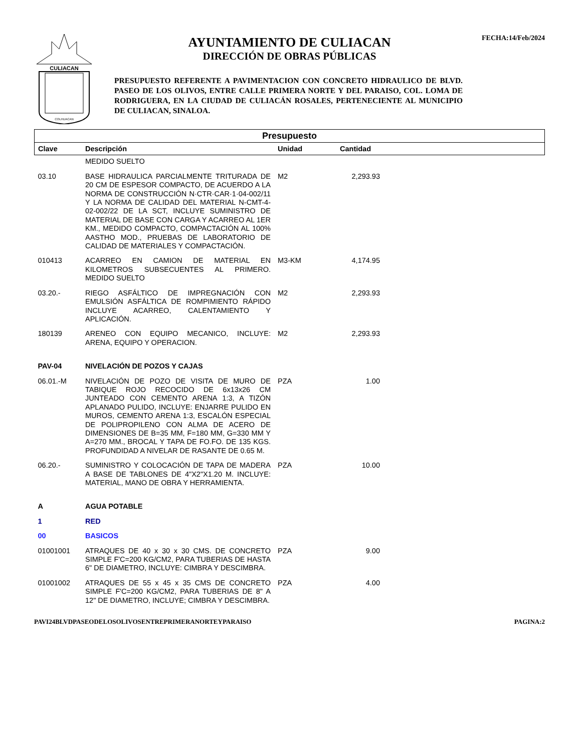CULIACAN
COLHUACAN
AYUNTAMIENTO DE CULIACAN
DIRECCIÓN DE OBRAS PÚBLICAS
PRESUPUESTO REFERENTE A PAVIMENTACION CON CONCRETO HIDRAULICO DE BLVD. PASEO DE LOS OLIVOS, ENTRE CALLE PRIMERA NORTE Y DEL PARAISO, COL. LOMA DE RODRIGUERA, EN LA CIUDAD DE CULIACÁN ROSALES, PERTENECIENTE AL MUNICIPIO DE CULIACAN, SINALOA.
FECHA:14/Feb/2024
| Presupuesto | | | | |
| Clave | Descripción | Unidad | Cantidad | |
| | MEDIDO SUELTO | | | |
| 03.10 | BASE HIDRAULICA PARCIALMENTE TRITURADA DE 20 CM DE ESPESOR COMPACTO, DE ACUERDO A LA NORMA DE CONSTRUCCIÓN N·CTR·CAR·1·04-002/11 Y LA NORMA DE CALIDAD DEL MATERIAL N-CMT-4-02-002/22 DE LA SCT, INCLUYE SUMINISTRO DE MATERIAL DE BASE CON CARGA Y ACARREO AL 1ER KM., MEDIDO COMPACTO, COMPACTACIÓN AL 100% AASTHO MOD., PRUEBAS DE LABORATORIO DE CALIDAD DE MATERIALES Y COMPACTACIÓN. | M2 | 2,293.93 | |
| 010413 | ACARREO EN CAMION DE MATERIAL EN KILOMETROS SUBSECUENTES AL PRIMERO. MEDIDO SUELTO | M3-KM | 4,174.95 | |
| 03.20.- | RIEGO ASFÁLTICO DE IMPREGNACIÓN CON EMULSIÓN ASFÁLTICA DE ROMPIMIENTO RÁPIDO INCLUYE ACARREO, CALENTAMIENTO Y APLICACIÓN. | M2 | 2,293.93 | |
| 180139 | ARENEO CON EQUIPO MECANICO, INCLUYE: ARENA, EQUIPO Y OPERACION. | M2 | 2,293.93 | |
| PAV-04 | NIVELACIÓN DE POZOS Y CAJAS | | | |
| 06.01.-M | NIVELACIÓN DE POZO DE VISITA DE MURO DE TABIQUE ROJO RECOCIDO DE 6x13x26 CM JUNTEADO CON CEMENTO ARENA 1:3, A TIZÓN APLANADO PULIDO, INCLUYE: ENJARRE PULIDO EN MUROS, CEMENTO ARENA 1:3, ESCALÓN ESPECIAL DE POLIPROPILENO CON ALMA DE ACERO DE DIMENSIONES DE B=35 MM, F=180 MM, G=330 MM Y A=270 MM., BROCAL Y TAPA DE FO.FO. DE 135 KGS. PROFUNDIDAD A NIVELAR DE RASANTE DE 0.65 M. | PZA | 1.00 | |
| 06.20.- | SUMINISTRO Y COLOCACIÓN DE TAPA DE MADERA A BASE DE TABLONES DE 4"X2"X1.20 M. INCLUYE: MATERIAL, MANO DE OBRA Y HERRAMIENTA. | PZA | 10.00 | |
| A | AGUA POTABLE | | | |
| 1 | RED | | | |
| 00 | BASICOS | | | |
| 01001001 | ATRAQUES DE 40 x 30 x 30 CMS. DE CONCRETO SIMPLE F'C=200 KG/CM2, PARA TUBERIAS DE HASTA 6" DE DIAMETRO, INCLUYE: CIMBRA Y DESCIMBRA. | PZA | 9.00 | |
| 01001002 | ATRAQUES DE 55 x 45 x 35 CMS DE CONCRETO SIMPLE F'C=200 KG/CM2, PARA TUBERIAS DE 8" A 12" DE DIAMETRO, INCLUYE; CIMBRA Y DESCIMBRA. | PZA | 4.00 | |
PAVI24BLVDPASEODELOSOLIVOSENTREPRIMERANORTEYPARAISO PAGINA:2